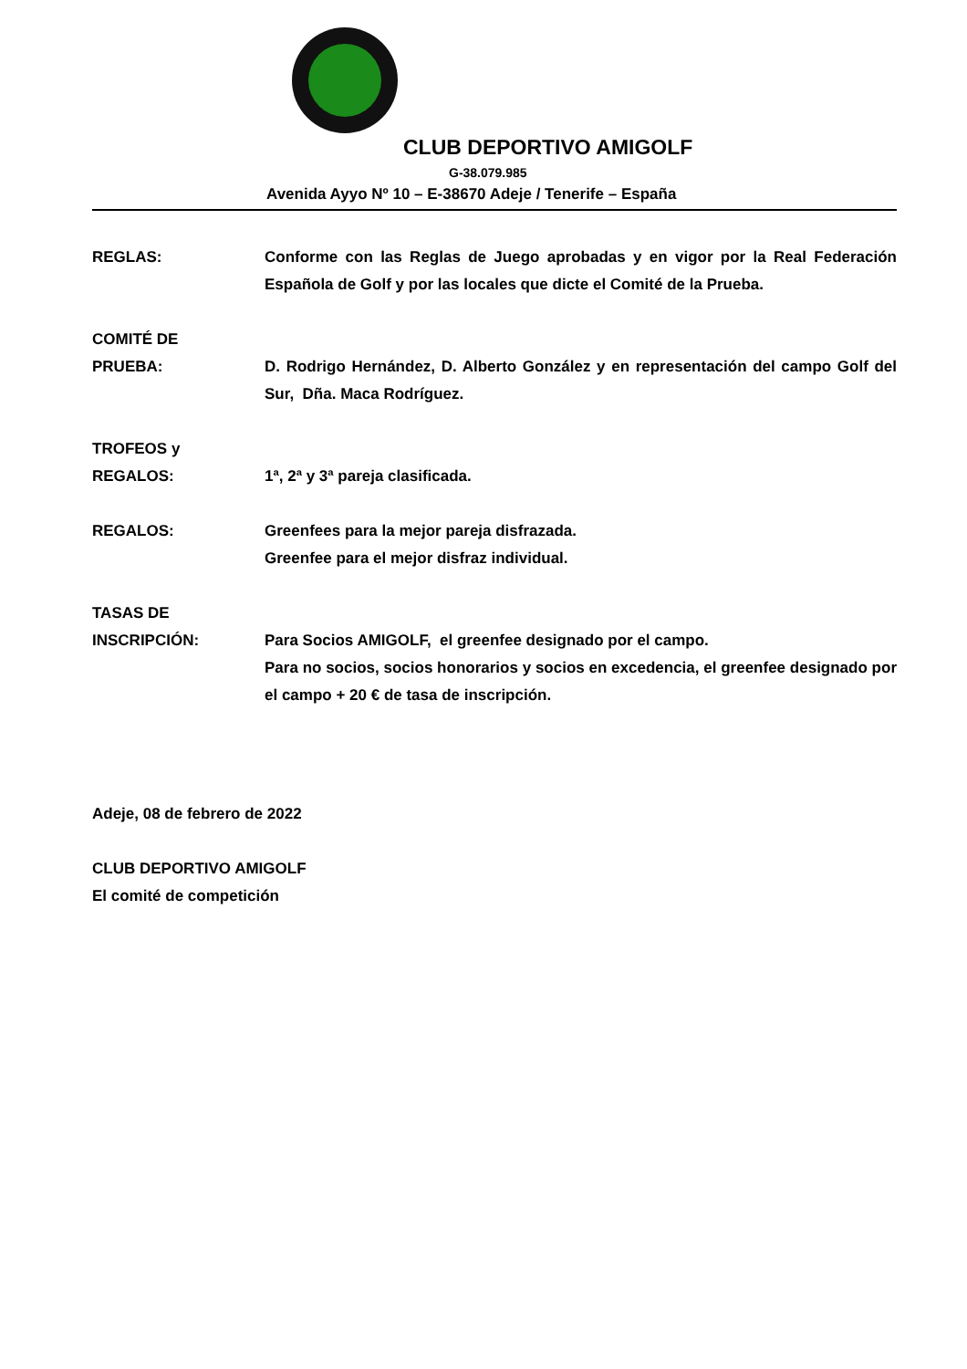CLUB DEPORTIVO AMIGOLF
G-38.079.985
Avenida Ayyo Nº 10 – E-38670 Adeje / Tenerife – España
REGLAS: Conforme con las Reglas de Juego aprobadas y en vigor por la Real Federación Española de Golf y por las locales que dicte el Comité de la Prueba.
COMITÉ DE
PRUEBA:
D. Rodrigo Hernández, D. Alberto González y en representación del campo Golf del Sur, Dña. Maca Rodríguez.
TROFEOS y
REGALOS:
1ª, 2ª y 3ª pareja clasificada.
REGALOS: Greenfees para la mejor pareja disfrazada.
Greenfee para el mejor disfraz individual.
TASAS DE
INSCRIPCIÓN:
Para Socios AMIGOLF, el greenfee designado por el campo.
Para no socios, socios honorarios y socios en excedencia, el greenfee designado por el campo + 20 € de tasa de inscripción.
Adeje, 08 de febrero de 2022
CLUB DEPORTIVO AMIGOLF
El comité de competición